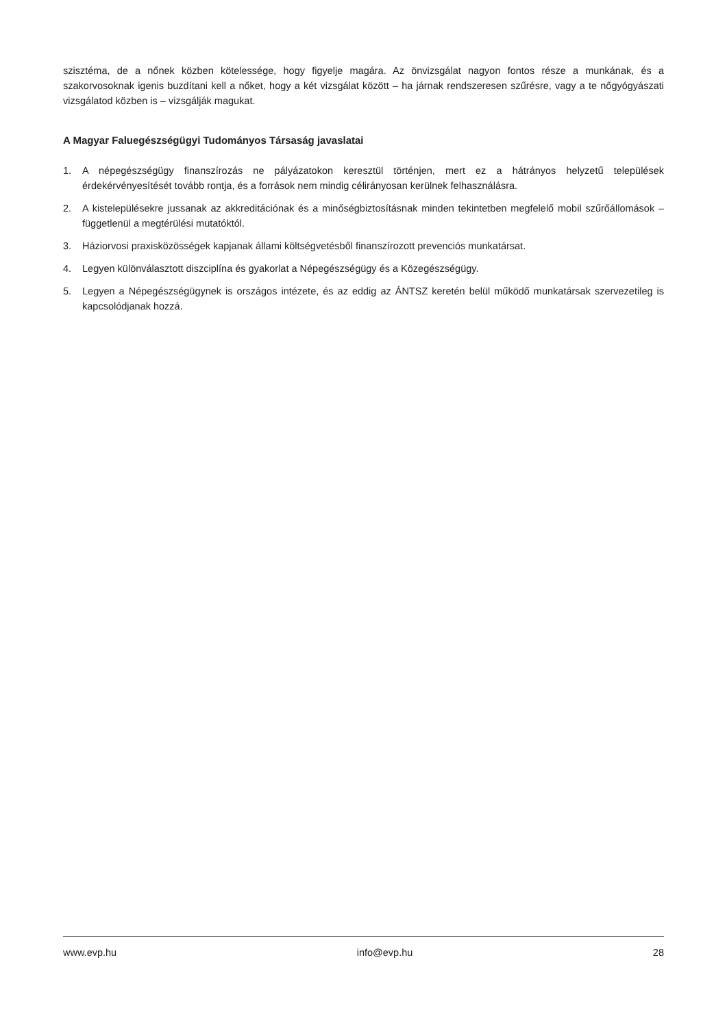szisztéma, de a nőnek közben kötelessége, hogy figyelje magára. Az önvizsgálat nagyon fontos része a munkának, és a szakorvosoknak igenis buzdítani kell a nőket, hogy a két vizsgálat között – ha járnak rendszeresen szűrésre, vagy a te nőgyógyászati vizsgálatod közben is – vizsgálják magukat.
A Magyar Faluegészségügyi Tudományos Társaság javaslatai
1. A népegészségügy finanszírozás ne pályázatokon keresztül történjen, mert ez a hátrányos helyzetű települések érdekérvényesítését tovább rontja, és a források nem mindig célirányosan kerülnek felhasználásra.
2. A kistelepülésekre jussanak az akkreditációnak és a minőségbiztosításnak minden tekintetben megfelelő mobil szűrőállomások – függetlenül a megtérülési mutatóktól.
3. Háziorvosi praxisközösségek kapjanak állami költségvetésből finanszírozott prevenciós munkatársat.
4. Legyen különválasztott diszciplína és gyakorlat a Népegészségügy és a Közegészségügy.
5. Legyen a Népegészségügynek is országos intézete, és az eddig az ÁNTSZ keretén belül működő munkatársak szervezetileg is kapcsolódjanak hozzá.
www.evp.hu info@evp.hu 28